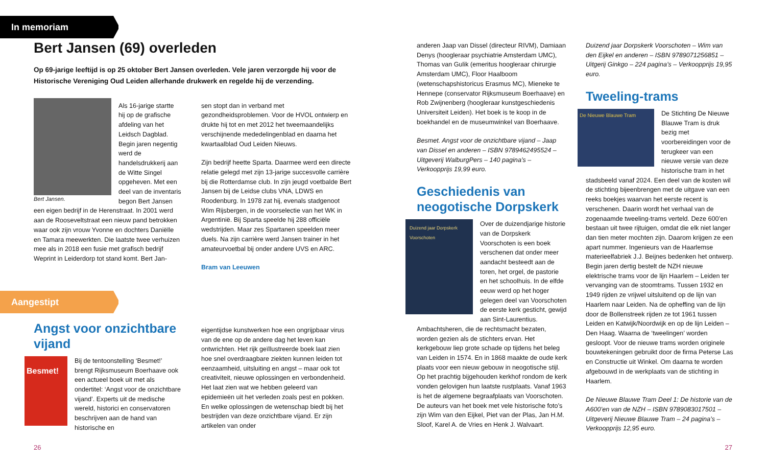In memoriam
Bert Jansen (69) overleden
Op 69-jarige leeftijd is op 25 oktober Bert Jansen overleden. Vele jaren verzorgde hij voor de Historische Vereniging Oud Leiden allerhande drukwerk en regelde hij de verzending.
Bert Jansen.
Als 16-jarige startte hij op de grafische afdeling van het Leidsch Dagblad. Begin jaren negentig werd de handelsdrukkerij aan de Witte Singel opgeheven. Met een deel van de inventaris begon Bert Jansen een eigen bedrijf in de Herenstraat. In 2001 werd aan de Rooseveltstraat een nieuw pand betrokken waar ook zijn vrouw Yvonne en dochters Daniëlle en Tamara meewerkten. Die laatste twee verhuizen mee als in 2018 een fusie met grafisch bedrijf Weprint in Leiderdorp tot stand komt. Bert Jan-
sen stopt dan in verband met gezondheidsproblemen. Voor de HVOL ontwierp en drukte hij tot en met 2012 het tweemaandelijks verschijnende mededelingenblad en daarna het kwartaalblad Oud Leiden Nieuws.
Zijn bedrijf heette Sparta. Daarmee werd een directe relatie gelegd met zijn 13-jarige succesvolle carrière bij die Rotterdamse club. In zijn jeugd voetbalde Bert Jansen bij de Leidse clubs VNA, LDWS en Roodenburg. In 1978 zat hij, evenals stadgenoot Wim Rijsbergen, in de voorselectie van het WK in Argentinië. Bij Sparta speelde hij 288 officiële wedstrijden. Maar zes Spartanen speelden meer duels. Na zijn carrière werd Jansen trainer in het amateurvoetbal bij onder andere UVS en ARC.
Bram van Leeuwen
Aangestipt
Angst voor onzichtbare vijand
Besmet!
Bij de tentoonstelling ‘Besmet!’ brengt Rijksmuseum Boerhaave ook een actueel boek uit met als ondertitel: ‘Angst voor de onzichtbare vijand’. Experts uit de medische wereld, historici en conservatoren beschrijven aan de hand van historische en
eigentijdse kunstwerken hoe een ongrijpbaar virus van de ene op de andere dag het leven kan ontwrichten. Het rijk geïllustreerde boek laat zien hoe snel overdraagbare ziekten kunnen leiden tot eenzaamheid, uitsluiting en angst – maar ook tot creativiteit, nieuwe oplossingen en verbondenheid. Het laat zien wat we hebben geleerd van epidemieën uit het verleden zoals pest en pokken. En welke oplossingen de wetenschap biedt bij het bestrijden van deze onzichtbare vijand. Er zijn artikelen van onder
26
anderen Jaap van Dissel (directeur RIVM), Damiaan Denys (hoogleraar psychiatrie Amsterdam UMC), Thomas van Gulik (emeritus hoogleraar chirurgie Amsterdam UMC), Floor Haalboom (wetenschapshistoricus Erasmus MC), Mieneke te Hennepe (conservator Rijksmuseum Boerhaave) en Rob Zwijnenberg (hoogleraar kunstgeschiedenis Universiteit Leiden). Het boek is te koop in de boekhandel en de museumwinkel van Boerhaave.
Besmet. Angst voor de onzichtbare vijand – Jaap van Dissel en anderen – ISBN 9789462495524 – Uitgeverij WalburgPers – 140 pagina’s – Verkoopprijs 19,99 euro.
Geschiedenis van neogotische Dorpskerk
Duizend jaar Dorpskerk Voorschoten
Over de duizendjarige historie van de Dorpskerk Voorschoten is een boek verschenen dat onder meer aandacht besteedt aan de toren, het orgel, de pastorie en het schoolhuis. In de elfde eeuw werd op het hoger gelegen deel van Voorschoten de eerste kerk gesticht, gewijd aan Sint-Laurentius. Ambachtsheren, die de rechtsmacht bezaten, worden gezien als de stichters ervan. Het kerkgebouw liep grote schade op tijdens het beleg van Leiden in 1574. En in 1868 maakte de oude kerk plaats voor een nieuw gebouw in neogotische stijl. Op het prachtig bijgehouden kerkhof rondom de kerk vonden gelovigen hun laatste rustplaats. Vanaf 1963 is het de algemene begraafplaats van Voorschoten. De auteurs van het boek met vele historische foto’s zijn Wim van den Eijkel, Piet van der Plas, Jan H.M. Sloof, Karel A. de Vries en Henk J. Walvaart.
Duizend jaar Dorpskerk Voorschoten – Wim van den Eijkel en anderen – ISBN 9789071256851 – Uitgerij Ginkgo – 224 pagina’s – Verkoopprijs 19,95 euro.
Tweeling-trams
De Nieuwe Blauwe Tram
De Stichting De Nieuwe Blauwe Tram is druk bezig met voorbereidingen voor de terugkeer van een nieuwe versie van deze historische tram in het stadsbeeld vanaf 2024. Een deel van de kosten wil de stichting bijeenbrengen met de uitgave van een reeks boekjes waarvan het eerste recent is verschenen. Daarin wordt het verhaal van de zogenaamde tweeling-trams verteld. Deze 600’en bestaan uit twee rijtuigen, omdat die elk niet langer dan tien meter mochten zijn. Daarom krijgen ze een apart nummer. Ingenieurs van de Haarlemse materieelfabriek J.J. Beijnes bedenken het ontwerp. Begin jaren dertig bestelt de NZH nieuwe elektrische trams voor de lijn Haarlem – Leiden ter vervanging van de stoomtrams. Tussen 1932 en 1949 rijden ze vrijwel uitsluitend op de lijn van Haarlem naar Leiden. Na de opheffing van de lijn door de Bollenstreek rijden ze tot 1961 tussen Leiden en Katwijk/Noordwijk en op de lijn Leiden – Den Haag. Waarna de ‘tweelingen’ worden gesloopt. Voor de nieuwe trams worden originele bouwtekeningen gebruikt door de firma Peterse Las en Constructie uit Winkel. Om daarna te worden afgebouwd in de werkplaats van de stichting in Haarlem.
De Nieuwe Blauwe Tram Deel 1: De historie van de A600’en van de NZH – ISBN 9789083017501 – Uitgeverij Nieuwe Blauwe Tram – 24 pagina’s – Verkoopprijs 12,95 euro.
27